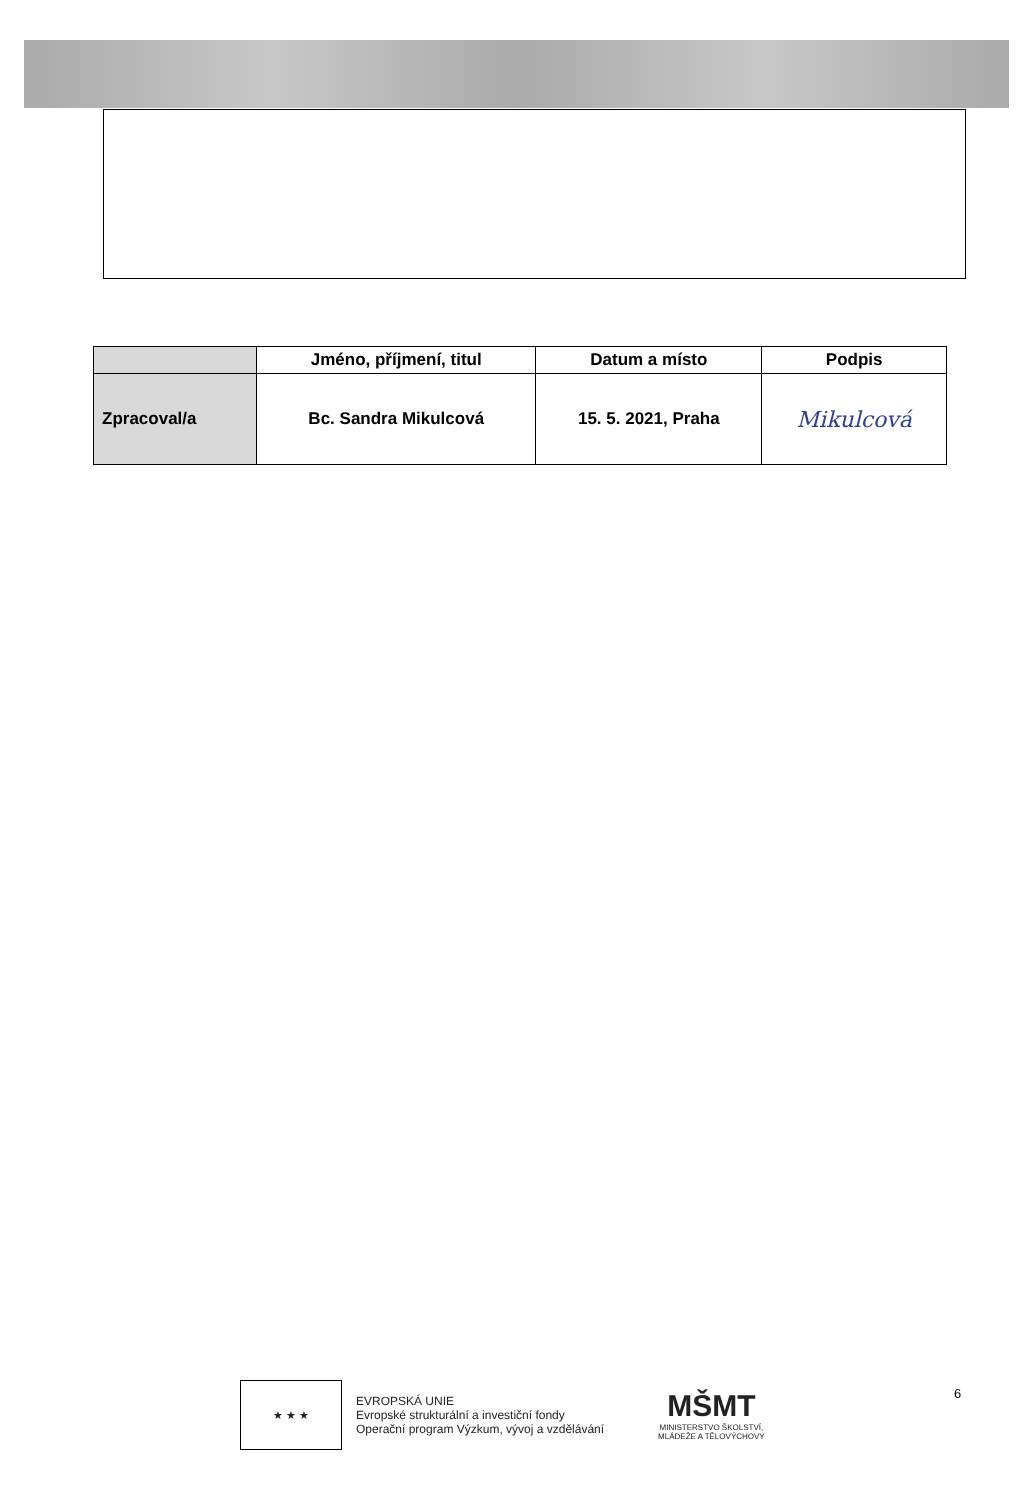| | Jméno, příjmení, titul | Datum a místo | Podpis |
| --- | --- | --- | --- |
| Zpracoval/a | Bc. Sandra Mikulcová | 15. 5. 2021, Praha | Mikulcová |
★ ★ ★
EVROPSKÁ UNIE
Evropské strukturální a investiční fondy
Operační program Výzkum, vývoj a vzdělávání
MŠMT
MINISTERSTVO ŠKOLSTVÍ,
MLÁDEŽE A TĚLOVÝCHOVY
6